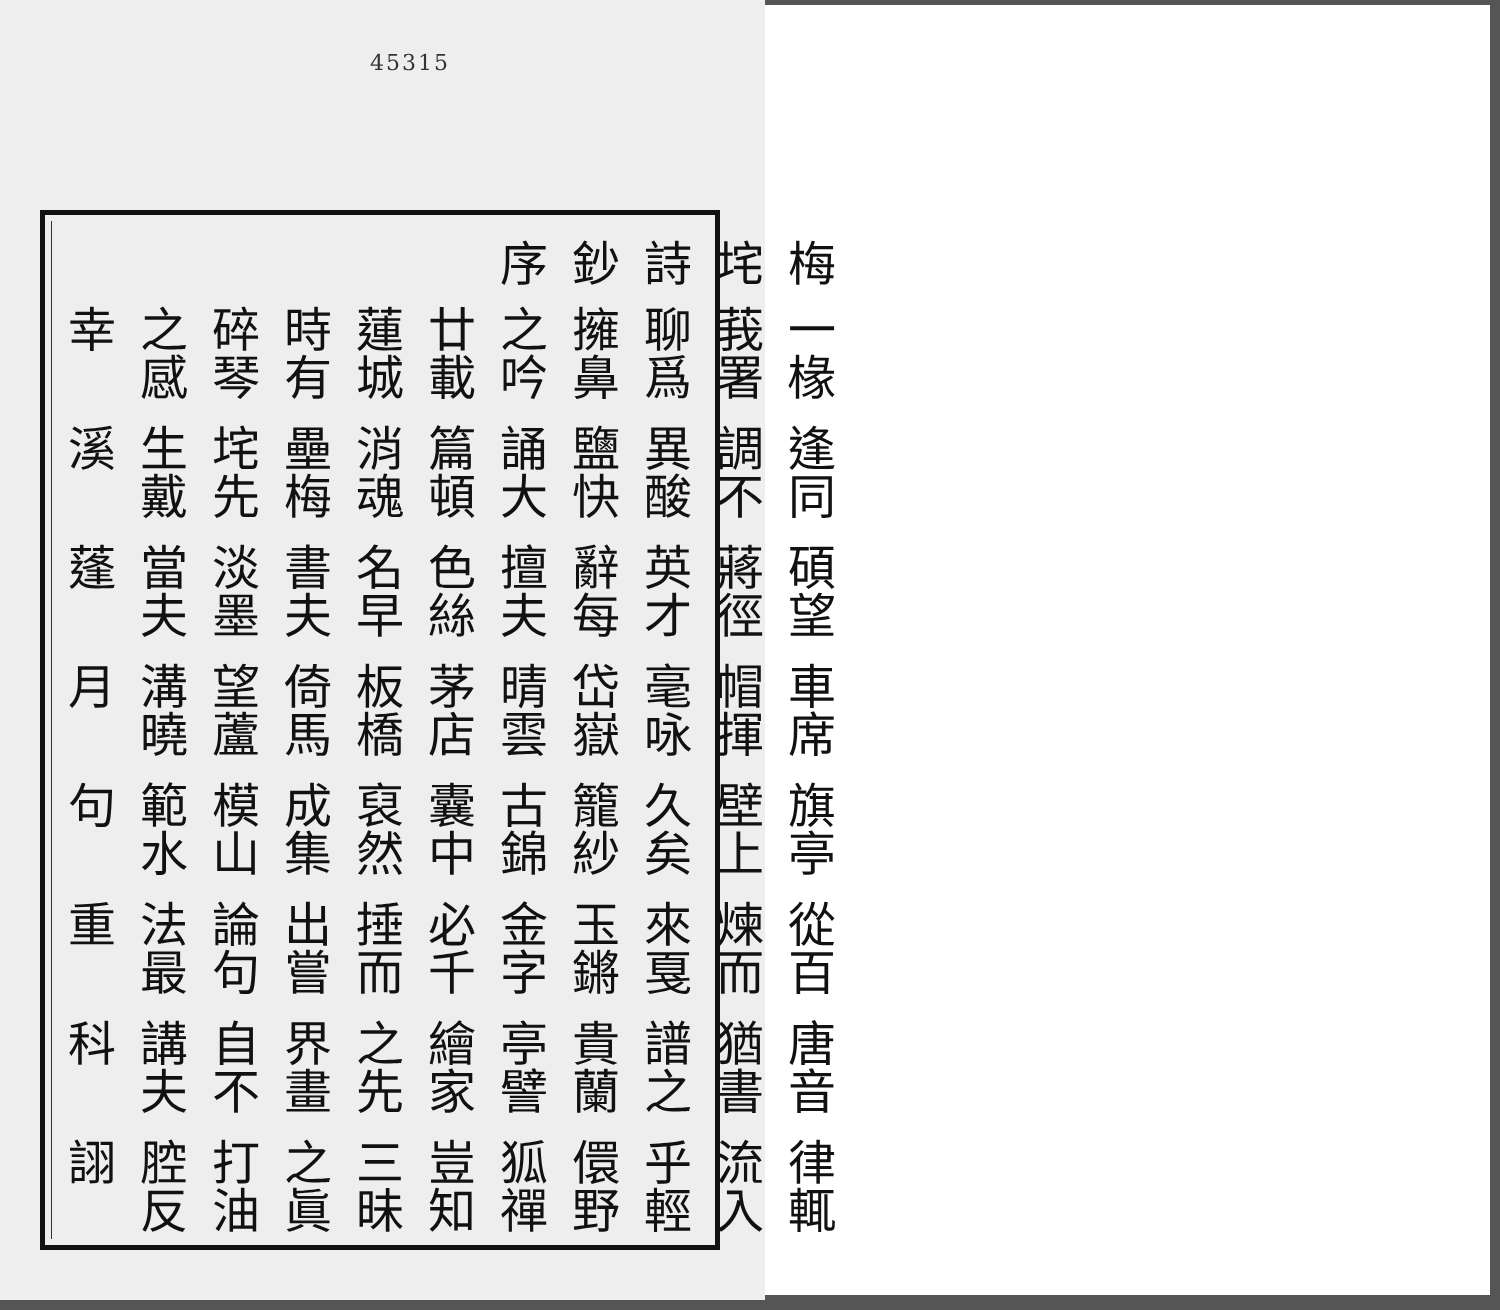45315
梅垞詩鈔序
一椽莪署聊爲擁鼻之吟廿載蓮城時有碎琴之感幸
逢同調不異酸鹽快誦大篇頓消魂壘梅垞先生戴溪
碩望蔣徑英才辭每擅夫色絲名早書夫淡墨當夫蓬
車席帽揮毫咏岱嶽晴雲茅店板橋倚馬望蘆溝曉月
旗亭壁上久矣籠紗古錦囊中裒然成集模山範水句
從百煉而來戛玉鏘金字必千捶而出嘗論句法最重
唐音猶書譜之貴蘭亭譬繪家之先界畫自不講夫科
律輒流入乎輕儇野狐禪豈知三昧之眞打油腔反詡